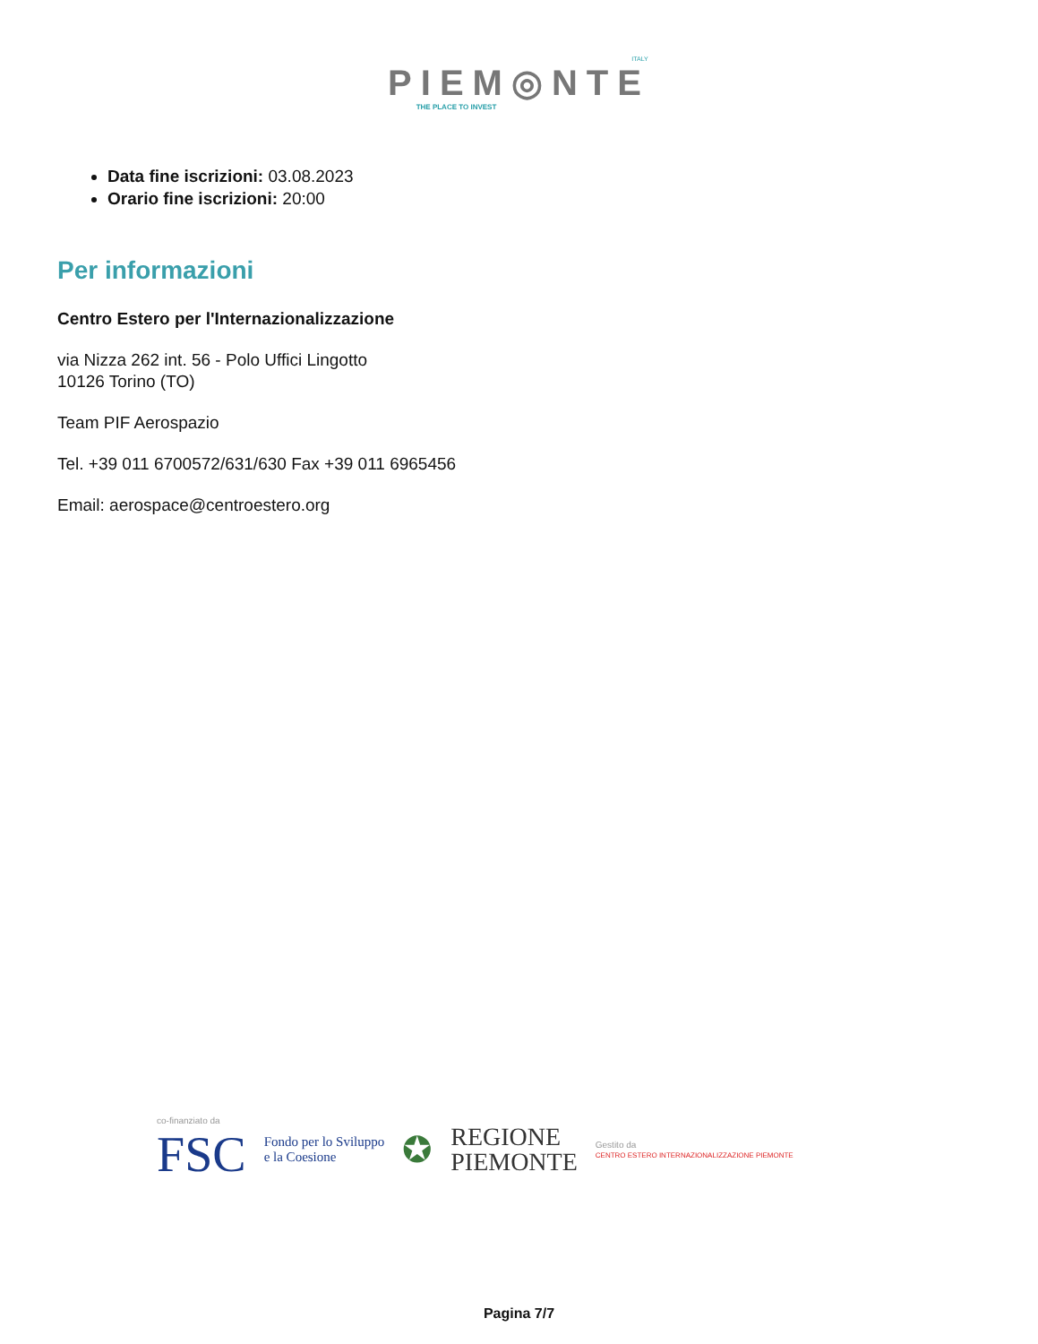ITALY
PIEM◎NTE
THE PLACE TO INVEST
Data fine iscrizioni: 03.08.2023
Orario fine iscrizioni: 20:00
Per informazioni
Centro Estero per l'Internazionalizzazione
via Nizza 262 int. 56 - Polo Uffici Lingotto
10126 Torino (TO)
Team PIF Aerospazio
Tel. +39 011 6700572/631/630 Fax +39 011 6965456
Email: aerospace@centroestero.org
co-finanziato da
FSC
Fondo per lo Sviluppo
e la Coesione
✪
REGIONE
PIEMONTE
Gestito da
CENTRO ESTERO INTERNAZIONALIZZAZIONE PIEMONTE
Pagina 7/7